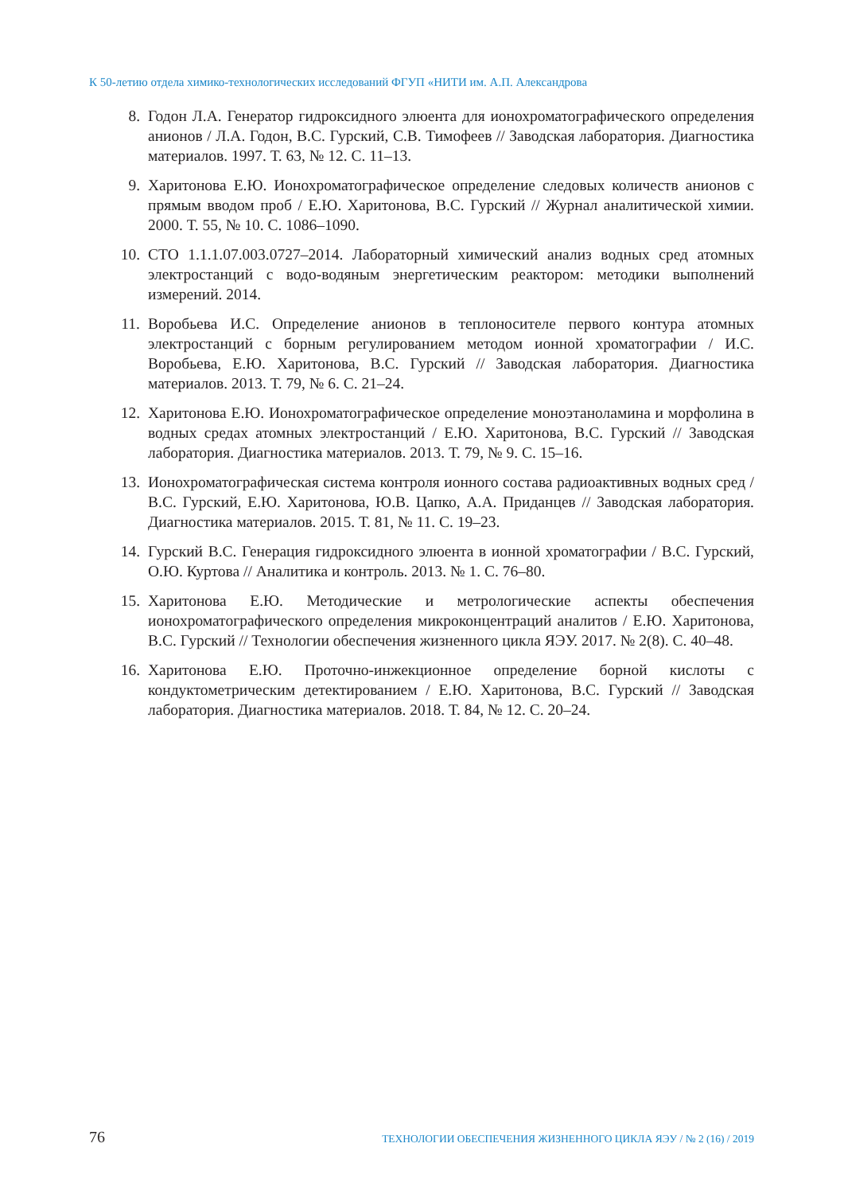К 50-летию отдела химико-технологических исследований ФГУП «НИТИ им. А.П. Александрова
8. Годон Л.А. Генератор гидроксидного элюента для ионохроматографического определения анионов / Л.А. Годон, В.С. Гурский, С.В. Тимофеев // Заводская лаборатория. Диагностика материалов. 1997. Т. 63, № 12. С. 11–13.
9. Харитонова Е.Ю. Ионохроматографическое определение следовых количеств анионов с прямым вводом проб / Е.Ю. Харитонова, В.С. Гурский // Журнал аналитической химии. 2000. Т. 55, № 10. С. 1086–1090.
10. СТО 1.1.1.07.003.0727–2014. Лабораторный химический анализ водных сред атомных электростанций с водо-водяным энергетическим реактором: методики выполнений измерений. 2014.
11. Воробьева И.С. Определение анионов в теплоносителе первого контура атомных электростанций с борным регулированием методом ионной хроматографии / И.С. Воробьева, Е.Ю. Харитонова, В.С. Гурский // Заводская лаборатория. Диагностика материалов. 2013. Т. 79, № 6. С. 21–24.
12. Харитонова Е.Ю. Ионохроматографическое определение моноэтаноламина и морфолина в водных средах атомных электростанций / Е.Ю. Харитонова, В.С. Гурский // Заводская лаборатория. Диагностика материалов. 2013. Т. 79, № 9. С. 15–16.
13. Ионохроматографическая система контроля ионного состава радиоактивных водных сред / В.С. Гурский, Е.Ю. Харитонова, Ю.В. Цапко, А.А. Приданцев // Заводская лаборатория. Диагностика материалов. 2015. Т. 81, № 11. С. 19–23.
14. Гурский В.С. Генерация гидроксидного элюента в ионной хроматографии / В.С. Гурский, О.Ю. Куртова // Аналитика и контроль. 2013. № 1. С. 76–80.
15. Харитонова Е.Ю. Методические и метрологические аспекты обеспечения ионохроматографического определения микроконцентраций аналитов / Е.Ю. Харитонова, В.С. Гурский // Технологии обеспечения жизненного цикла ЯЭУ. 2017. № 2(8). С. 40–48.
16. Харитонова Е.Ю. Проточно-инжекционное определение борной кислоты с кондуктометрическим детектированием / Е.Ю. Харитонова, В.С. Гурский // Заводская лаборатория. Диагностика материалов. 2018. Т. 84, № 12. С. 20–24.
76 ТЕХНОЛОГИИ ОБЕСПЕЧЕНИЯ ЖИЗНЕННОГО ЦИКЛА ЯЭУ / № 2 (16) / 2019